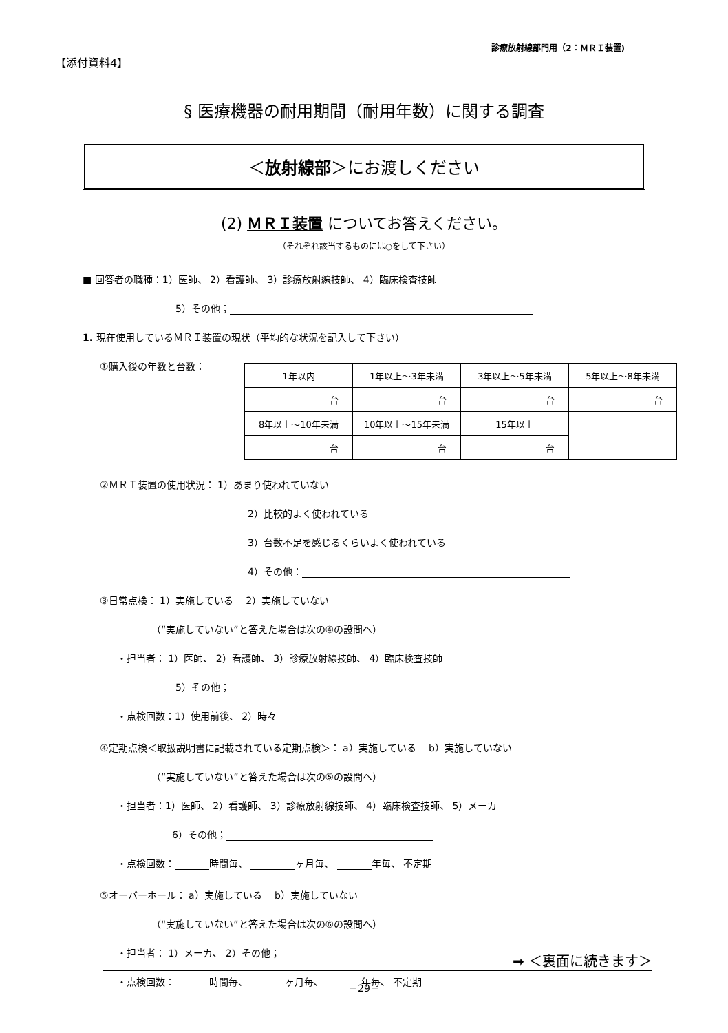【添付資料4】
診療放射線部門用（2：ＭＲＩ装置)
§ 医療機器の耐用期間（耐用年数）に関する調査
＜放射線部＞にお渡しください
(2) ＭＲＩ装置 についてお答えください。
（それぞれ該当するものには○をして下さい）
■ 回答者の職種：1）医師、 2）看護師、 3）診療放射線技師、 4）臨床検査技師
5）その他；
1. 現在使用しているＭＲＩ装置の現状（平均的な状況を記入して下さい）
①購入後の年数と台数：
| 1年以内 | 1年以上〜3年未満 | 3年以上〜5年未満 | 5年以上〜8年未満 |
| 台 | 台 | 台 | 台 |
| 8年以上〜10年未満 | 10年以上〜15年未満 | 15年以上 | |
| 台 | 台 | 台 | |
②ＭＲＩ装置の使用状況： 1）あまり使われていない
2）比較的よく使われている
3）台数不足を感じるくらいよく使われている
4）その他：
③日常点検： 1）実施している　 2）実施していない
（“実施していない”と答えた場合は次の④の設問へ）
・担当者： 1）医師、 2）看護師、 3）診療放射線技師、 4）臨床検査技師
5）その他；
・点検回数：1）使用前後、 2）時々
④定期点検＜取扱説明書に記載されている定期点検＞： a）実施している　 b）実施していない
（“実施していない”と答えた場合は次の⑤の設問へ）
・担当者：1）医師、 2）看護師、 3）診療放射線技師、 4）臨床検査技師、 5）メーカ
6）その他；
・点検回数： 時間毎、 ヶ月毎、 年毎、 不定期
⑤オーバーホール： a）実施している　 b）実施していない
（“実施していない”と答えた場合は次の⑥の設問へ）
・担当者： 1）メーカ、 2）その他；
・点検回数： 時間毎、 ヶ月毎、 年毎、 不定期
➡ ＜裏面に続きます＞
－29－